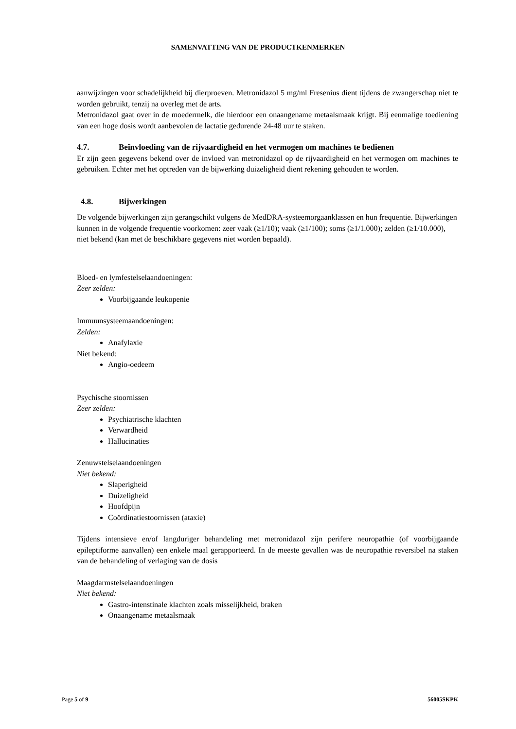SAMENVATTING VAN DE PRODUCTKENMERKEN
aanwijzingen voor schadelijkheid bij dierproeven. Metronidazol 5 mg/ml Fresenius dient tijdens de zwangerschap niet te worden gebruikt, tenzij na overleg met de arts.
Metronidazol gaat over in de moedermelk, die hierdoor een onaangename metaalsmaak krijgt. Bij eenmalige toediening van een hoge dosis wordt aanbevolen de lactatie gedurende 24-48 uur te staken.
4.7. Beïnvloeding van de rijvaardigheid en het vermogen om machines te bedienen
Er zijn geen gegevens bekend over de invloed van metronidazol op de rijvaardigheid en het vermogen om machines te gebruiken. Echter met het optreden van de bijwerking duizeligheid dient rekening gehouden te worden.
4.8. Bijwerkingen
De volgende bijwerkingen zijn gerangschikt volgens de MedDRA-systeemorgaanklassen en hun frequentie. Bijwerkingen kunnen in de volgende frequentie voorkomen: zeer vaak (≥1/10); vaak (≥1/100); soms (≥1/1.000); zelden (≥1/10.000), niet bekend (kan met de beschikbare gegevens niet worden bepaald).
Bloed- en lymfestelselaandoeningen:
Zeer zelden:
Voorbijgaande leukopenie
Immuunsysteemaandoeningen:
Zelden:
Anafylaxie
Niet bekend:
Angio-oedeem
Psychische stoornissen
Zeer zelden:
Psychiatrische klachten
Verwardheid
Hallucinaties
Zenuwstelselaandoeningen
Niet bekend:
Slaperigheid
Duizeligheid
Hoofdpijn
Coördinatiestoornissen (ataxie)
Tijdens intensieve en/of langduriger behandeling met metronidazol zijn perifere neuropathie (of voorbijgaande epileptiforme aanvallen) een enkele maal gerapporteerd. In de meeste gevallen was de neuropathie reversibel na staken van de behandeling of verlaging van de dosis
Maagdarmstelselaandoeningen
Niet bekend:
Gastro-intenstinale klachten zoals misselijkheid, braken
Onaangename metaalsmaak
Page 5 of 9 56005SKPK